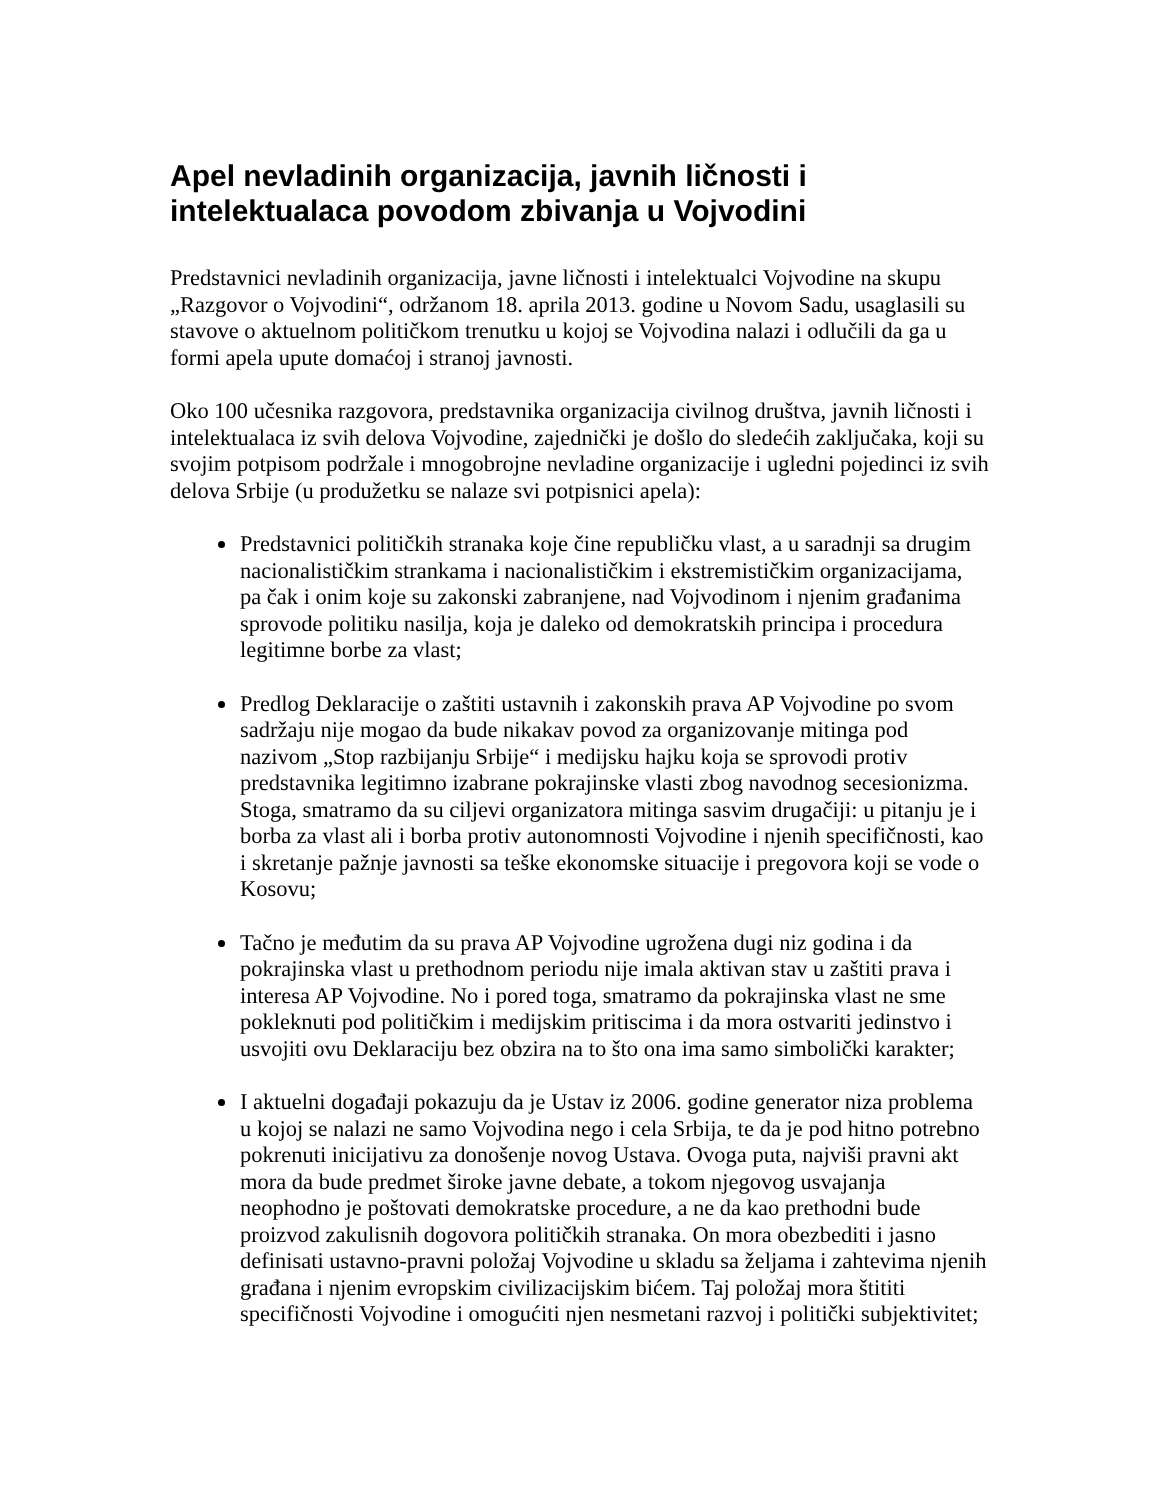Apel nevladinih organizacija, javnih ličnosti i intelektualaca povodom zbivanja u Vojvodini
Predstavnici nevladinih organizacija, javne ličnosti i intelektualci Vojvodine na skupu „Razgovor o Vojvodini“, održanom 18. aprila 2013. godine u Novom Sadu, usaglasili su stavove o aktuelnom političkom trenutku u kojoj se Vojvodina nalazi i odlučili da ga u formi apela upute domaćoj i stranoj javnosti.
Oko 100 učesnika razgovora, predstavnika organizacija civilnog društva, javnih ličnosti i intelektualaca iz svih delova Vojvodine, zajednički je došlo do sledećih zaključaka, koji su svojim potpisom podržale i mnogobrojne nevladine organizacije i ugledni pojedinci iz svih delova Srbije (u produžetku se nalaze svi potpisnici apela):
Predstavnici političkih stranaka koje čine republičku vlast, a u saradnji sa drugim nacionalističkim strankama i nacionalističkim i ekstremističkim organizacijama, pa čak i onim koje su zakonski zabranjene, nad Vojvodinom i njenim građanima sprovode politiku nasilja, koja je daleko od demokratskih principa i procedura legitimne borbe za vlast;
Predlog Deklaracije o zaštiti ustavnih i zakonskih prava AP Vojvodine po svom sadržaju nije mogao da bude nikakav povod za organizovanje mitinga pod nazivom „Stop razbijanju Srbije“ i medijsku hajku koja se sprovodi protiv predstavnika legitimno izabrane pokrajinske vlasti zbog navodnog secesionizma. Stoga, smatramo da su ciljevi organizatora mitinga sasvim drugačiji: u pitanju je i borba za vlast ali i borba protiv autonomnosti Vojvodine i njenih specifičnosti, kao i skretanje pažnje javnosti sa teške ekonomske situacije i pregovora koji se vode o Kosovu;
Tačno je međutim da su prava AP Vojvodine ugrožena dugi niz godina i da pokrajinska vlast u prethodnom periodu nije imala aktivan stav u zaštiti prava i interesa AP Vojvodine. No i pored toga, smatramo da pokrajinska vlast ne sme pokleknuti pod političkim i medijskim pritiscima i da mora ostvariti jedinstvo i usvojiti ovu Deklaraciju bez obzira na to što ona ima samo simbolički karakter;
I aktuelni događaji pokazuju da je Ustav iz 2006. godine generator niza problema u kojoj se nalazi ne samo Vojvodina nego i cela Srbija, te da je pod hitno potrebno pokrenuti inicijativu za donošenje novog Ustava. Ovoga puta, najviši pravni akt mora da bude predmet široke javne debate, a tokom njegovog usvajanja neophodno je poštovati demokratske procedure, a ne da kao prethodni bude proizvod zakulisnih dogovora političkih stranaka. On mora obezbediti i jasno definisati ustavno-pravni položaj Vojvodine u skladu sa željama i zahtevima njenih građana i njenim evropskim civilizacijskim bićem. Taj položaj mora štititi specifičnosti Vojvodine i omogućiti njen nesmetani razvoj i politički subjektivitet;